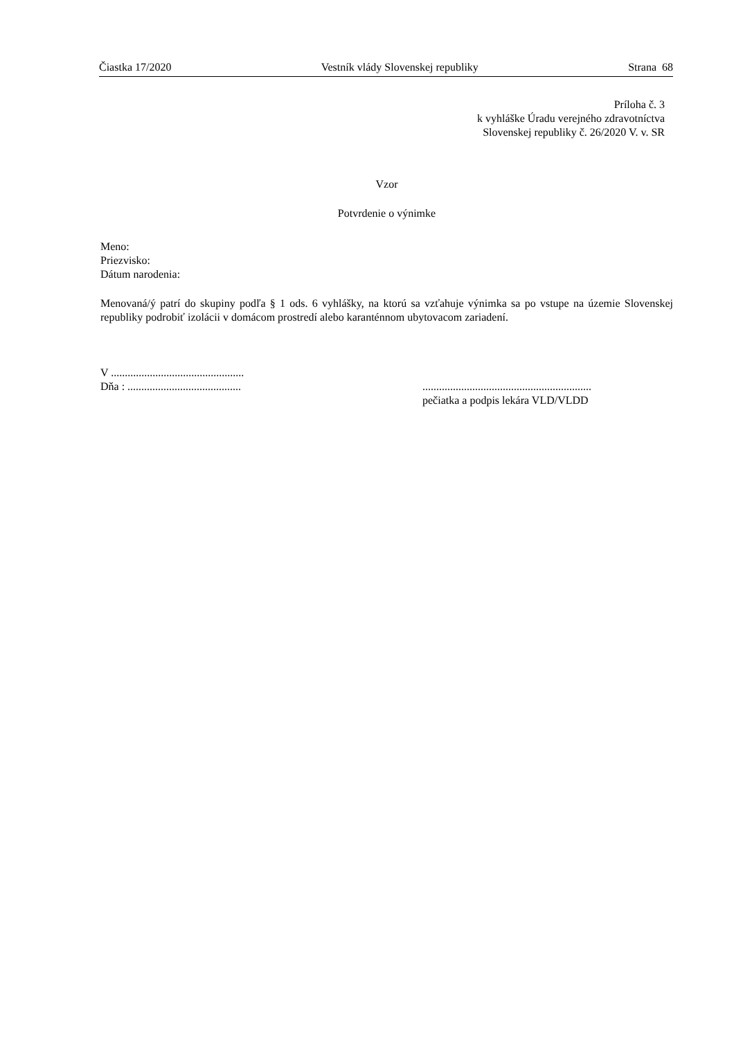Čiastka 17/2020 Vestník vlády Slovenskej republiky Strana 68
Príloha č. 3
k vyhláške Úradu verejného zdravotníctva
Slovenskej republiky č. 26/2020 V. v. SR
Vzor
Potvrdenie o výnimke
Meno:
Priezvisko:
Dátum narodenia:
Menovaná/ý patrí do skupiny podľa § 1 ods. 6 vyhlášky, na ktorú sa vzťahuje výnimka sa po vstupe na územie Slovenskej republiky podrobiť izolácii v domácom prostredí alebo karanténnom ubytovacom zariadení.
V ................................................
Dňa : .........................................
.............................................................
pečiatka a podpis lekára VLD/VLDD